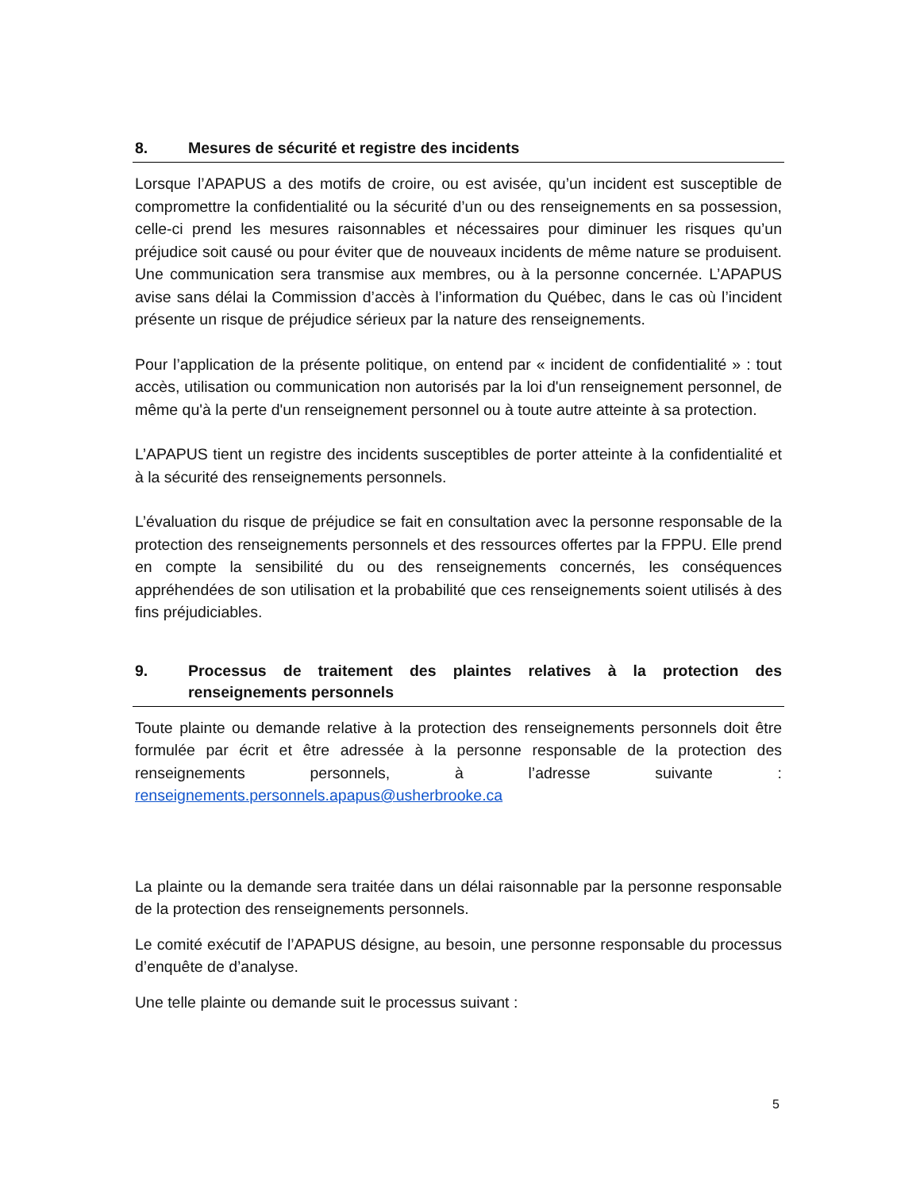8. Mesures de sécurité et registre des incidents
Lorsque l’APAPUS a des motifs de croire, ou est avisée, qu’un incident est susceptible de compromettre la confidentialité ou la sécurité d’un ou des renseignements en sa possession, celle-ci prend les mesures raisonnables et nécessaires pour diminuer les risques qu’un préjudice soit causé ou pour éviter que de nouveaux incidents de même nature se produisent. Une communication sera transmise aux membres, ou à la personne concernée. L’APAPUS avise sans délai la Commission d’accès à l’information du Québec, dans le cas où l’incident présente un risque de préjudice sérieux par la nature des renseignements.
Pour l’application de la présente politique, on entend par « incident de confidentialité » : tout accès, utilisation ou communication non autorisés par la loi d'un renseignement personnel, de même qu'à la perte d'un renseignement personnel ou à toute autre atteinte à sa protection.
L’APAPUS tient un registre des incidents susceptibles de porter atteinte à la confidentialité et à la sécurité des renseignements personnels.
L’évaluation du risque de préjudice se fait en consultation avec la personne responsable de la protection des renseignements personnels et des ressources offertes par la FPPU. Elle prend en compte la sensibilité du ou des renseignements concernés, les conséquences appréhendées de son utilisation et la probabilité que ces renseignements soient utilisés à des fins préjudiciables.
9. Processus de traitement des plaintes relatives à la protection des renseignements personnels
Toute plainte ou demande relative à la protection des renseignements personnels doit être formulée par écrit et être adressée à la personne responsable de la protection des renseignements personnels, à l’adresse suivante : renseignements.personnels.apapus@usherbrooke.ca
La plainte ou la demande sera traitée dans un délai raisonnable par la personne responsable de la protection des renseignements personnels.
Le comité exécutif de l’APAPUS désigne, au besoin, une personne responsable du processus d’enquête de d’analyse.
Une telle plainte ou demande suit le processus suivant :
5